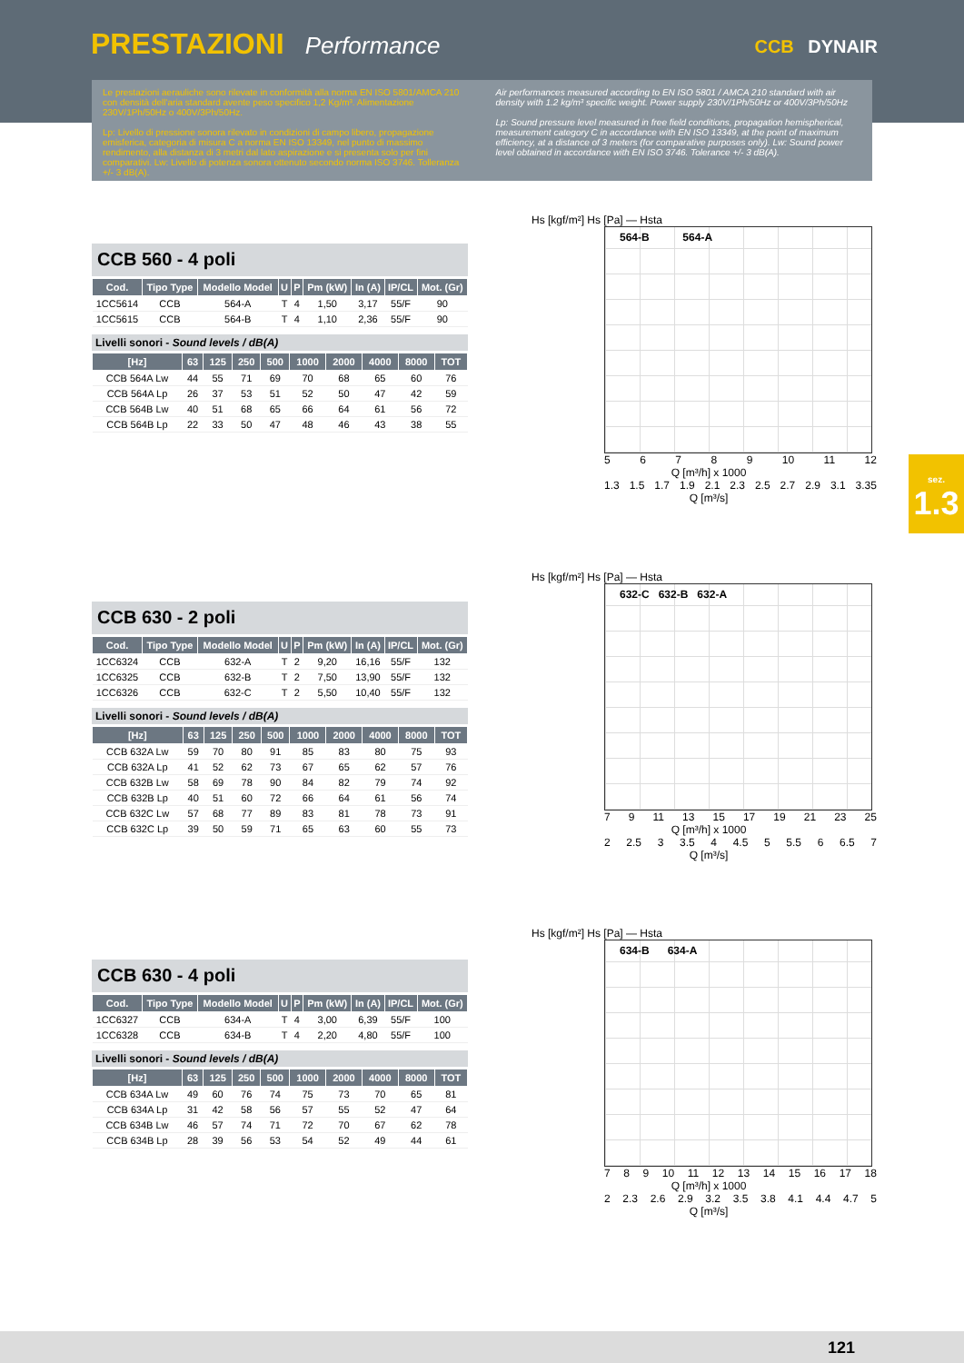PRESTAZIONI Performance
CCB DYNAIR
Le prestazioni aerauliche sono rilevate in conformità alla norma EN ISO 5801/AMCA 210 con densità dell'aria standard avente peso specifico 1,2 Kg/m³. Alimentazione 230V/1Ph/50Hz o 400V/3Ph/50Hz.
Lp: Livello di pressione sonora rilevato in condizioni di campo libero, propagazione emisferica, categoria di misura C a norma EN ISO 13349, nel punto di massimo rendimento, alla distanza di 3 metri dal lato aspirazione e si presenta solo per fini comparativi. Lw: Livello di potenza sonora ottenuto secondo norma ISO 3746. Tolleranza +/- 3 dB(A).
Air performances measured according to EN ISO 5801 / AMCA 210 standard with air density with 1.2 kg/m³ specific weight. Power supply 230V/1Ph/50Hz or 400V/3Ph/50Hz
Lp: Sound pressure level measured in free field conditions, propagation hemispherical, measurement category C in accordance with EN ISO 13349, at the point of maximum efficiency, at a distance of 3 meters (for comparative purposes only). Lw: Sound power level obtained in accordance with EN ISO 3746. Tolerance +/- 3 dB(A).
CCB 560 - 4 poli
| Cod. | Tipo Type | Modello Model | U | P | Pm (kW) | In (A) | IP/CL | Mot. (Gr) |
| --- | --- | --- | --- | --- | --- | --- | --- | --- |
| 1CC5614 | CCB | 564-A | T | 4 | 1,50 | 3,17 | 55/F | 90 |
| 1CC5615 | CCB | 564-B | T | 4 | 1,10 | 2,36 | 55/F | 90 |
Livelli sonori - Sound levels / dB(A)
| [Hz] | 63 | 125 | 250 | 500 | 1000 | 2000 | 4000 | 8000 | TOT |
| --- | --- | --- | --- | --- | --- | --- | --- | --- | --- |
| CCB 564A Lw | 44 | 55 | 71 | 69 | 70 | 68 | 65 | 60 | 76 |
| CCB 564A Lp | 26 | 37 | 53 | 51 | 52 | 50 | 47 | 42 | 59 |
| CCB 564B Lw | 40 | 51 | 68 | 65 | 66 | 64 | 61 | 56 | 72 |
| CCB 564B Lp | 22 | 33 | 50 | 47 | 48 | 46 | 43 | 38 | 55 |
Hs [kgf/m²] Hs [Pa] — Hsta
564-B 564-A
56789 10 11 12
Q [m³/h] x 1000
1.3 1.5 1.7 1.9 2.1 2.3 2.5 2.7 2.9 3.1 3.35
Q [m³/s]
CCB 630 - 2 poli
| Cod. | Tipo Type | Modello Model | U | P | Pm (kW) | In (A) | IP/CL | Mot. (Gr) |
| --- | --- | --- | --- | --- | --- | --- | --- | --- |
| 1CC6324 | CCB | 632-A | T | 2 | 9,20 | 16,16 | 55/F | 132 |
| 1CC6325 | CCB | 632-B | T | 2 | 7,50 | 13,90 | 55/F | 132 |
| 1CC6326 | CCB | 632-C | T | 2 | 5,50 | 10,40 | 55/F | 132 |
Livelli sonori - Sound levels / dB(A)
| [Hz] | 63 | 125 | 250 | 500 | 1000 | 2000 | 4000 | 8000 | TOT |
| --- | --- | --- | --- | --- | --- | --- | --- | --- | --- |
| CCB 632A Lw | 59 | 70 | 80 | 91 | 85 | 83 | 80 | 75 | 93 |
| CCB 632A Lp | 41 | 52 | 62 | 73 | 67 | 65 | 62 | 57 | 76 |
| CCB 632B Lw | 58 | 69 | 78 | 90 | 84 | 82 | 79 | 74 | 92 |
| CCB 632B Lp | 40 | 51 | 60 | 72 | 66 | 64 | 61 | 56 | 74 |
| CCB 632C Lw | 57 | 68 | 77 | 89 | 83 | 81 | 78 | 73 | 91 |
| CCB 632C Lp | 39 | 50 | 59 | 71 | 65 | 63 | 60 | 55 | 73 |
Hs [kgf/m²] Hs [Pa] — Hsta
632-C 632-B 632-A
79 11 13 15 17 19 21 23 25
Q [m³/h] x 1000
2 2.5 3 3.5 4 4.5 5 5.5 6 6.5 7
Q [m³/s]
CCB 630 - 4 poli
| Cod. | Tipo Type | Modello Model | U | P | Pm (kW) | In (A) | IP/CL | Mot. (Gr) |
| --- | --- | --- | --- | --- | --- | --- | --- | --- |
| 1CC6327 | CCB | 634-A | T | 4 | 3,00 | 6,39 | 55/F | 100 |
| 1CC6328 | CCB | 634-B | T | 4 | 2,20 | 4,80 | 55/F | 100 |
Livelli sonori - Sound levels / dB(A)
| [Hz] | 63 | 125 | 250 | 500 | 1000 | 2000 | 4000 | 8000 | TOT |
| --- | --- | --- | --- | --- | --- | --- | --- | --- | --- |
| CCB 634A Lw | 49 | 60 | 76 | 74 | 75 | 73 | 70 | 65 | 81 |
| CCB 634A Lp | 31 | 42 | 58 | 56 | 57 | 55 | 52 | 47 | 64 |
| CCB 634B Lw | 46 | 57 | 74 | 71 | 72 | 70 | 67 | 62 | 78 |
| CCB 634B Lp | 28 | 39 | 56 | 53 | 54 | 52 | 49 | 44 | 61 |
Hs [kgf/m²] Hs [Pa] — Hsta
634-B 634-A
789 10 11 12 13 14 15 16 17 18
Q [m³/h] x 1000
2 2.3 2.6 2.9 3.2 3.5 3.8 4.1 4.4 4.7 5
Q [m³/s]
sez.
1.3
121